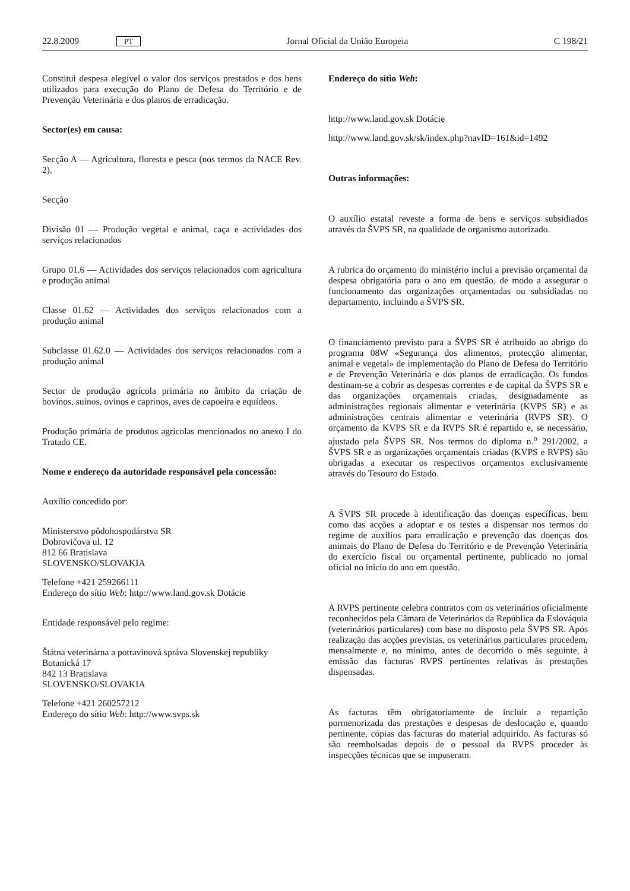22.8.2009 PT Jornal Oficial da União Europeia C 198/21
Constitui despesa elegível o valor dos serviços prestados e dos bens utilizados para execução do Plano de Defesa do Território e de Prevenção Veterinária e dos planos de erradicação.
Sector(es) em causa:
Secção A — Agricultura, floresta e pesca (nos termos da NACE Rev. 2).
Secção
Divisão 01 — Produção vegetal e animal, caça e actividades dos serviços relacionados
Grupo 01.6 — Actividades dos serviços relacionados com agricultura e produção animal
Classe 01.62 — Actividades dos serviços relacionados com a produção animal
Subclasse 01.62.0 — Actividades dos serviços relacionados com a produção animal
Sector de produção agrícola primária no âmbito da criação de bovinos, suínos, ovinos e caprinos, aves de capoeira e equídeos.
Produção primária de produtos agrícolas mencionados no anexo I do Tratado CE.
Nome e endereço da autoridade responsável pela concessão:
Auxílio concedido por:
Ministerstvo pôdohospodárstva SR
Dobrovičova ul. 12
812 66 Bratislava
SLOVENSKO/SLOVAKIA
Telefone +421 259266111
Endereço do sítio Web: http://www.land.gov.sk Dotácie
Entidade responsável pelo regime:
Štátna veterinárna a potravinová správa Slovenskej republiky
Botanická 17
842 13 Bratislava
SLOVENSKO/SLOVAKIA
Telefone +421 260257212
Endereço do sítio Web: http://www.svps.sk
Endereço do sítio Web:
http://www.land.gov.sk Dotácie
http://www.land.gov.sk/sk/index.php?navID=161&id=1492
Outras informações:
O auxílio estatal reveste a forma de bens e serviços subsidiados através da ŠVPS SR, na qualidade de organismo autorizado.
A rubrica do orçamento do ministério inclui a previsão orçamental da despesa obrigatória para o ano em questão, de modo a assegurar o funcionamento das organizações orçamentadas ou subsidiadas no departamento, incluindo a ŠVPS SR.
O financiamento previsto para a ŠVPS SR é atribuído ao abrigo do programa 08W «Segurança dos alimentos, protecção alimentar, animal e vegetal» de implementação do Plano de Defesa do Território e de Prevenção Veterinária e dos planos de erradicação. Os fundos destinam-se a cobrir as despesas correntes e de capital da ŠVPS SR e das organizações orçamentais criadas, designadamente as administrações regionais alimentar e veterinária (KVPS SR) e as administrações centrais alimentar e veterinária (RVPS SR). O orçamento da KVPS SR e da RVPS SR é repartido e, se necessário, ajustado pela ŠVPS SR. Nos termos do diploma n.<sup>o</sup> 291/2002, a ŠVPS SR e as organizações orçamentais criadas (KVPS e RVPS) são obrigadas a executar os respectivos orçamentos exclusivamente através do Tesouro do Estado.
A ŠVPS SR procede à identificação das doenças específicas, bem como das acções a adoptar e os testes a dispensar nos termos do regime de auxílios para erradicação e prevenção das doenças dos animais do Plano de Defesa do Território e de Prevenção Veterinária do exercício fiscal ou orçamental pertinente, publicado no jornal oficial no início do ano em questão.
A RVPS pertinente celebra contratos com os veterinários oficialmente reconhecidos pela Câmara de Veterinários da República da Eslováquia (veterinários particulares) com base no disposto pela ŠVPS SR. Após realização das acções previstas, os veterinários particulares procedem, mensalmente e, no mínimo, antes de decorrido o mês seguinte, à emissão das facturas RVPS pertinentes relativas às prestações dispensadas.
As facturas têm obrigatoriamente de incluir a repartição pormenorizada das prestações e despesas de deslocação e, quando pertinente, cópias das facturas do material adquirido. As facturas só são reembolsadas depois de o pessoal da RVPS proceder às inspecções técnicas que se impuseram.